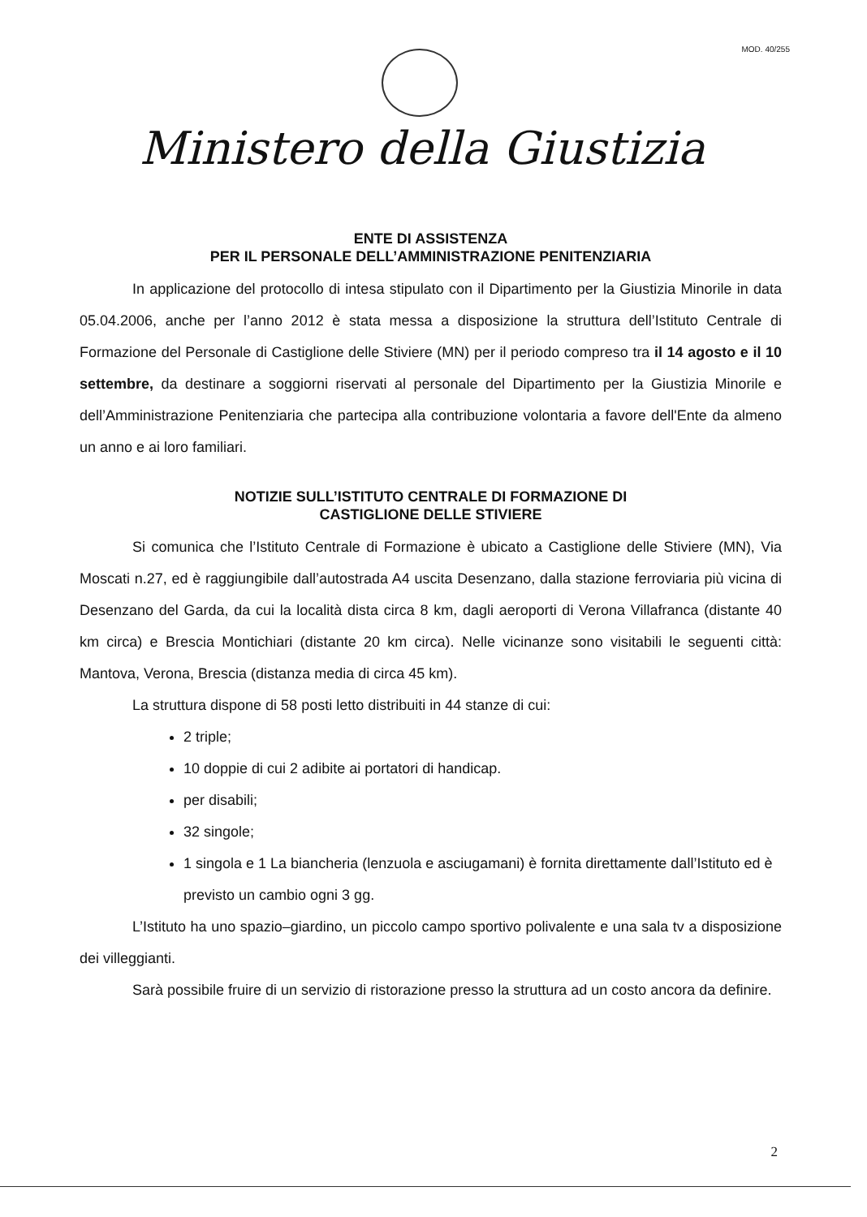MOD. 40/255
Ministero della Giustizia
ENTE DI ASSISTENZA
PER IL PERSONALE DELL’AMMINISTRAZIONE PENITENZIARIA
In applicazione del protocollo di intesa stipulato con il Dipartimento per la Giustizia Minorile in data 05.04.2006, anche per l’anno 2012 è stata messa a disposizione la struttura dell’Istituto Centrale di Formazione del Personale di Castiglione delle Stiviere (MN) per il periodo compreso tra il 14 agosto e il 10 settembre, da destinare a soggiorni riservati al personale del Dipartimento per la Giustizia Minorile e dell’Amministrazione Penitenziaria che partecipa alla contribuzione volontaria a favore dell'Ente da almeno un anno e ai loro familiari.
NOTIZIE SULL’ISTITUTO CENTRALE DI FORMAZIONE DI
CASTIGLIONE DELLE STIVIERE
Si comunica che l’Istituto Centrale di Formazione è ubicato a Castiglione delle Stiviere (MN), Via Moscati n.27, ed è raggiungibile dall’autostrada A4 uscita Desenzano, dalla stazione ferroviaria più vicina di Desenzano del Garda, da cui la località dista circa 8 km, dagli aeroporti di Verona Villafranca (distante 40 km circa) e Brescia Montichiari (distante 20 km circa). Nelle vicinanze sono visitabili le seguenti città: Mantova, Verona, Brescia (distanza media di circa 45 km).
La struttura dispone di 58 posti letto distribuiti in 44 stanze di cui:
2 triple;
10 doppie di cui 2 adibite ai portatori di handicap.
per disabili;
32 singole;
1 singola e 1 La biancheria (lenzuola e asciugamani) è fornita direttamente dall’Istituto ed è previsto un cambio ogni 3 gg.
L’Istituto ha uno spazio–giardino, un piccolo campo sportivo polivalente e una sala tv a disposizione dei villeggianti.
Sarà possibile fruire di un servizio di ristorazione presso la struttura ad un costo ancora da definire.
2